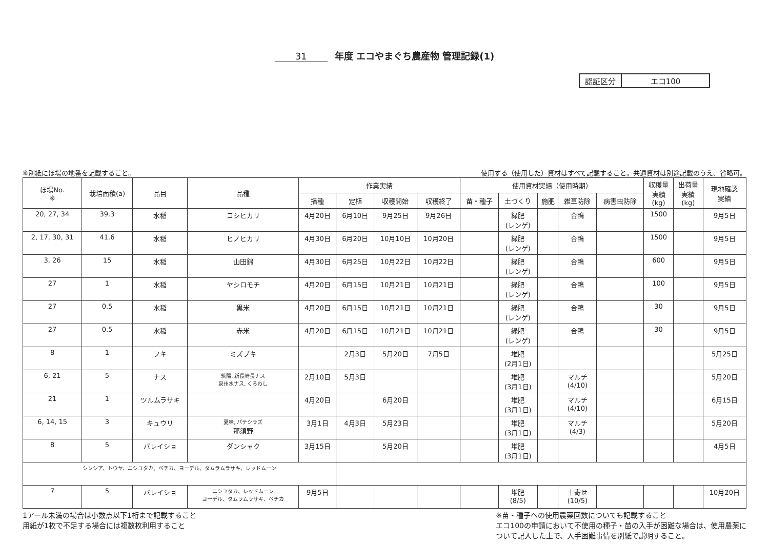31 年度 エコやまぐち農産物 管理記録(1)
| 認証区分 | エコ100 |
※別紙にほ場の地番を記載すること。 使用する（使用した）資材はすべて記載すること。共通資材は別途記載のうえ、省略可。
| ほ場No. ※ | 栽培面積(a) | 品目 | 品種 | 作業実績 | | | | 使用資材実績（使用時期） | | | | | 収穫量 実績 (kg) | 出荷量 実績 (kg) | 現地確認 実績 |
| --- | --- | --- | --- | --- | --- | --- | --- | --- | --- | --- | --- | --- | --- | --- | --- |
| | | | | 播種 | 定植 | 収穫開始 | 収穫終了 | 苗・種子 | 土づくり | 施肥 | 雑草防除 | 病害虫防除 | | | |
| 20, 27, 34 | 39.3 | 水稲 | コシヒカリ | 4月20日 | 6月10日 | 9月25日 | 9月26日 | | 緑肥 (レンゲ) | | 合鴨 | | 1500 | | 9月5日 |
| 2, 17, 30, 31 | 41.6 | 水稲 | ヒノヒカリ | 4月30日 | 6月20日 | 10月10日 | 10月20日 | | 緑肥 (レンゲ) | | 合鴨 | | 1500 | | 9月5日 |
| 3, 26 | 15 | 水稲 | 山田錦 | 4月30日 | 6月25日 | 10月22日 | 10月22日 | | 緑肥 (レンゲ) | | 合鴨 | | 600 | | 9月5日 |
| 27 | 1 | 水稲 | ヤシロモチ | 4月20日 | 6月15日 | 10月21日 | 10月21日 | | 緑肥 (レンゲ) | | 合鴨 | | 100 | | 9月5日 |
| 27 | 0.5 | 水稲 | 黒米 | 4月20日 | 6月15日 | 10月21日 | 10月21日 | | 緑肥 (レンゲ) | | 合鴨 | | 30 | | 9月5日 |
| 27 | 0.5 | 水稲 | 赤米 | 4月20日 | 6月15日 | 10月21日 | 10月21日 | | 緑肥 (レンゲ) | | 合鴨 | | 30 | | 9月5日 |
| 8 | 1 | フキ | ミズブキ | | 2月3日 | 5月20日 | 7月5日 | | 堆肥 (2月1日) | | | | | | 5月25日 |
| 6, 21 | 5 | ナス | 筑陽, 新長崎長ナス 泉州水ナス, くろわし | 2月10日 | 5月3日 | | | | 堆肥 (3月1日) | | マルチ (4/10) | | | | 5月20日 |
| 21 | 1 | ツルムラサキ | | 4月20日 | | 6月20日 | | | 堆肥 (3月1日) | | マルチ (4/10) | | | | 6月15日 |
| 6, 14, 15 | 3 | キュウリ | 夏味, パテシラズ 那須野 | 3月1日 | 4月3日 | 5月23日 | | | 堆肥 (3月1日) | | マルチ (4/3) | | | | 5月20日 |
| 8 | 5 | バレイショ | ダンシャク | 3月15日 | | 5月20日 | | | 堆肥 (3月1日) | | | | | | 4月5日 |
| シンシア、トウヤ、ニシユタカ、ベチカ、ヨーデル、タムラムラサキ、レッドムーン | | | | | | | | | | | | | | | |
| 7 | 5 | バレイショ | ニシユタカ、レッドムーン ヨーデル、タムラムラサキ、ベチカ | 9月5日 | | | | | 堆肥 (8/5) | | 土寄せ (10/5) | | | | 10月20日 |
1アール未満の場合は小数点以下1桁まで記載すること
用紙が1枚で不足する場合には複数枚利用すること
※苗・種子への使用農薬回数についても記載すること
エコ100の申請において不使用の種子・苗の入手が困難な場合は、使用農薬に
ついて記入した上で、入手困難事情を別紙で説明すること。